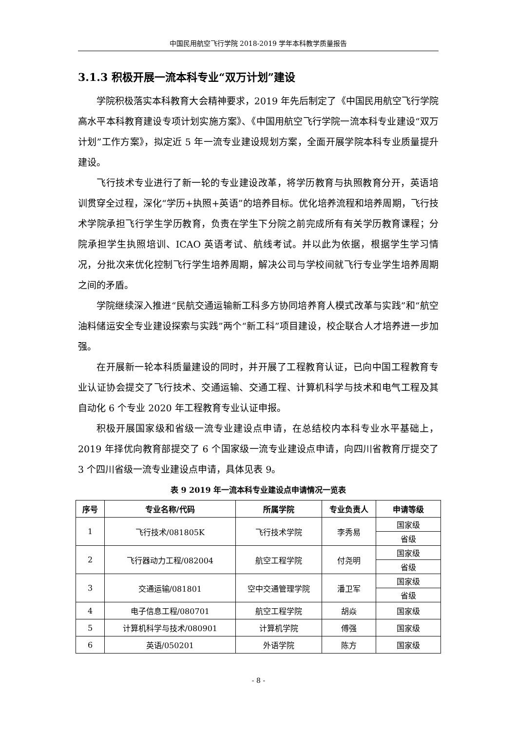中国民用航空飞行学院 2018-2019 学年本科教学质量报告
3.1.3 积极开展一流本科专业“双万计划”建设
学院积极落实本科教育大会精神要求，2019 年先后制定了《中国民用航空飞行学院高水平本科教育建设专项计划实施方案》、《中国用航空飞行学院一流本科专业建设“双万计划”工作方案》，拟定近 5 年一流专业建设规划方案，全面开展学院本科专业质量提升建设。
飞行技术专业进行了新一轮的专业建设改革，将学历教育与执照教育分开，英语培训贯穿全过程，深化“学历+执照+英语”的培养目标。优化培养流程和培养周期，飞行技术学院承担飞行学生学历教育，负责在学生下分院之前完成所有有关学历教育课程；分院承担学生执照培训、ICAO 英语考试、航线考试。并以此为依据，根据学生学习情况，分批次来优化控制飞行学生培养周期，解决公司与学校间就飞行专业学生培养周期之间的矛盾。
学院继续深入推进“民航交通运输新工科多方协同培养育人模式改革与实践”和“航空油料储运安全专业建设探索与实践”两个“新工科”项目建设，校企联合人才培养进一步加强。
在开展新一轮本科质量建设的同时，并开展了工程教育认证，已向中国工程教育专业认证协会提交了飞行技术、交通运输、交通工程、计算机科学与技术和电气工程及其自动化 6 个专业 2020 年工程教育专业认证申报。
积极开展国家级和省级一流专业建设点申请，在总结校内本科专业水平基础上，2019 年择优向教育部提交了 6 个国家级一流专业建设点申请，向四川省教育厅提交了 3 个四川省级一流专业建设点申请，具体见表 9。
表 9 2019 年一流本科专业建设点申请情况一览表
| 序号 | 专业名称/代码 | 所属学院 | 专业负责人 | 申请等级 |
| --- | --- | --- | --- | --- |
| 1 | 飞行技术/081805K | 飞行技术学院 | 李秀易 | 国家级 |
| | | | | 省级 |
| 2 | 飞行器动力工程/082004 | 航空工程学院 | 付尧明 | 国家级 |
| | | | | 省级 |
| 3 | 交通运输/081801 | 空中交通管理学院 | 潘卫军 | 国家级 |
| | | | | 省级 |
| 4 | 电子信息工程/080701 | 航空工程学院 | 胡焱 | 国家级 |
| 5 | 计算机科学与技术/080901 | 计算机学院 | 傅强 | 国家级 |
| 6 | 英语/050201 | 外语学院 | 陈方 | 国家级 |
- 8 -